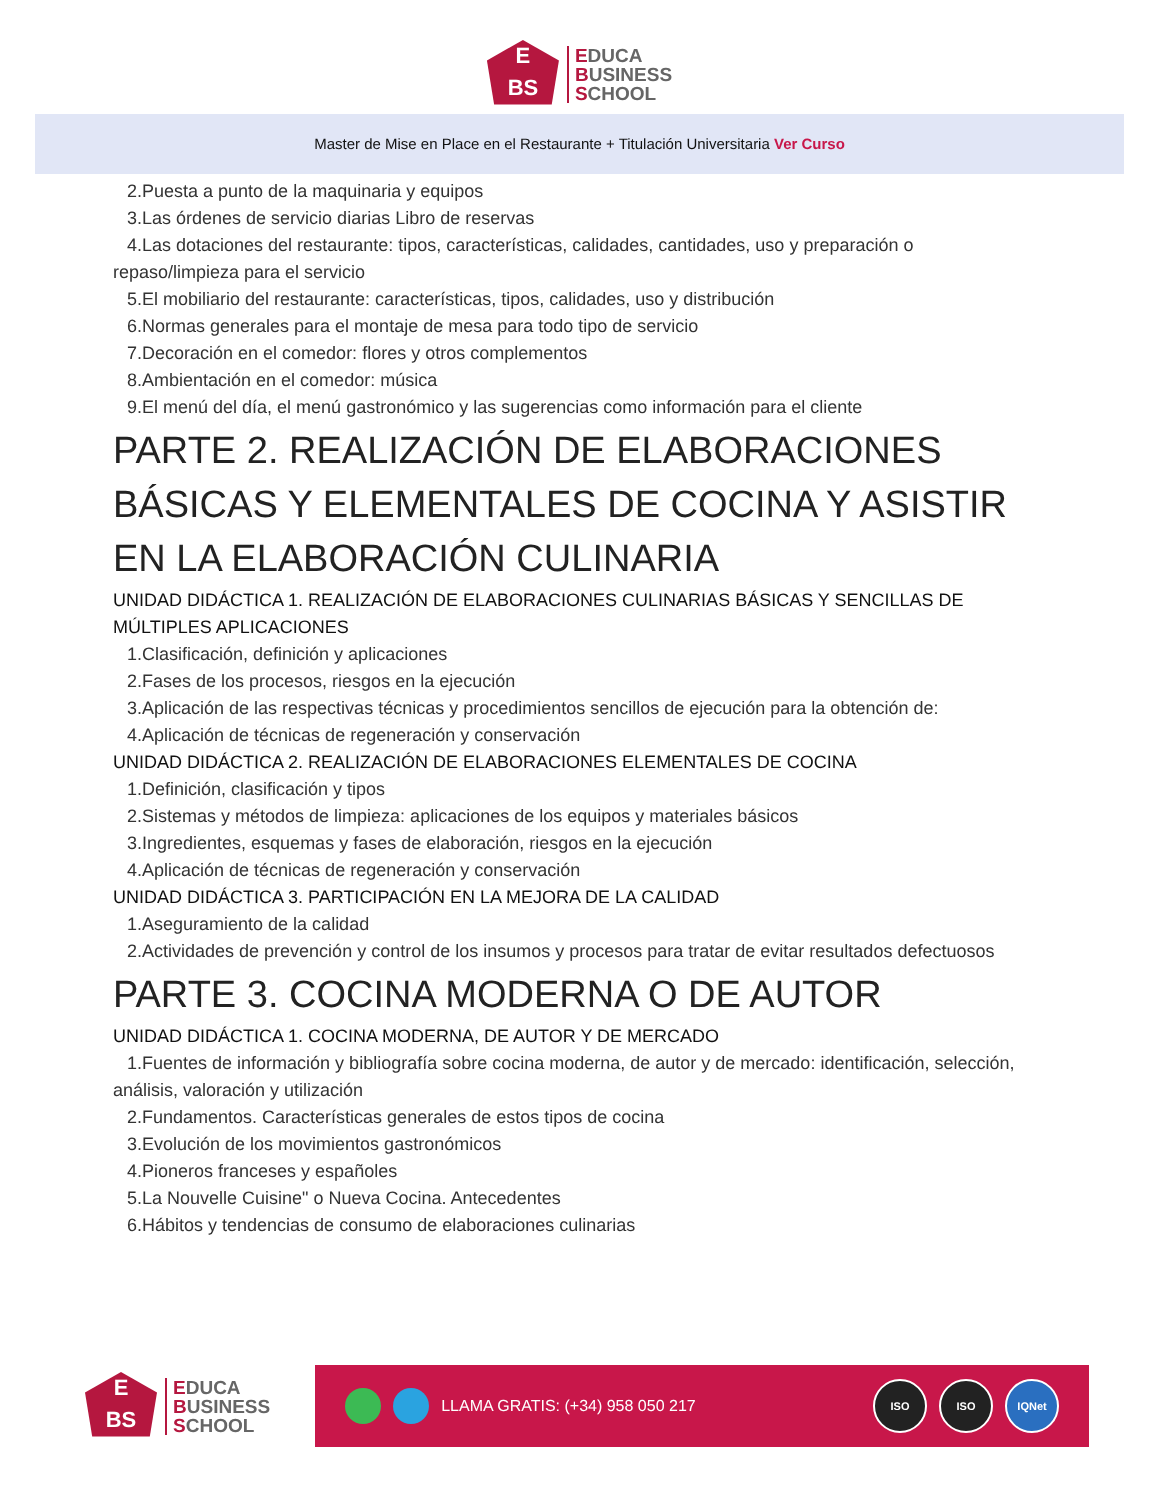E
BS
EDUCA
BUSINESS
SCHOOL
Master de Mise en Place en el Restaurante + Titulación Universitaria Ver Curso
2.Puesta a punto de la maquinaria y equipos
3.Las órdenes de servicio diarias Libro de reservas
4.Las dotaciones del restaurante: tipos, características, calidades, cantidades, uso y preparación o
repaso/limpieza para el servicio
5.El mobiliario del restaurante: características, tipos, calidades, uso y distribución
6.Normas generales para el montaje de mesa para todo tipo de servicio
7.Decoración en el comedor: flores y otros complementos
8.Ambientación en el comedor: música
9.El menú del día, el menú gastronómico y las sugerencias como información para el cliente
PARTE 2. REALIZACIÓN DE ELABORACIONES BÁSICAS Y ELEMENTALES DE COCINA Y ASISTIR EN LA ELABORACIÓN CULINARIA
UNIDAD DIDÁCTICA 1. REALIZACIÓN DE ELABORACIONES CULINARIAS BÁSICAS Y SENCILLAS DE MÚLTIPLES APLICACIONES
1.Clasificación, definición y aplicaciones
2.Fases de los procesos, riesgos en la ejecución
3.Aplicación de las respectivas técnicas y procedimientos sencillos de ejecución para la obtención de:
4.Aplicación de técnicas de regeneración y conservación
UNIDAD DIDÁCTICA 2. REALIZACIÓN DE ELABORACIONES ELEMENTALES DE COCINA
1.Definición, clasificación y tipos
2.Sistemas y métodos de limpieza: aplicaciones de los equipos y materiales básicos
3.Ingredientes, esquemas y fases de elaboración, riesgos en la ejecución
4.Aplicación de técnicas de regeneración y conservación
UNIDAD DIDÁCTICA 3. PARTICIPACIÓN EN LA MEJORA DE LA CALIDAD
1.Aseguramiento de la calidad
2.Actividades de prevención y control de los insumos y procesos para tratar de evitar resultados defectuosos
PARTE 3. COCINA MODERNA O DE AUTOR
UNIDAD DIDÁCTICA 1. COCINA MODERNA, DE AUTOR Y DE MERCADO
1.Fuentes de información y bibliografía sobre cocina moderna, de autor y de mercado: identificación, selección,
análisis, valoración y utilización
2.Fundamentos. Características generales de estos tipos de cocina
3.Evolución de los movimientos gastronómicos
4.Pioneros franceses y españoles
5.La Nouvelle Cuisine" o Nueva Cocina. Antecedentes
6.Hábitos y tendencias de consumo de elaboraciones culinarias
E
BS
EDUCA
BUSINESS
SCHOOL
LLAMA GRATIS: (+34) 958 050 217
ISO ISO IQNet